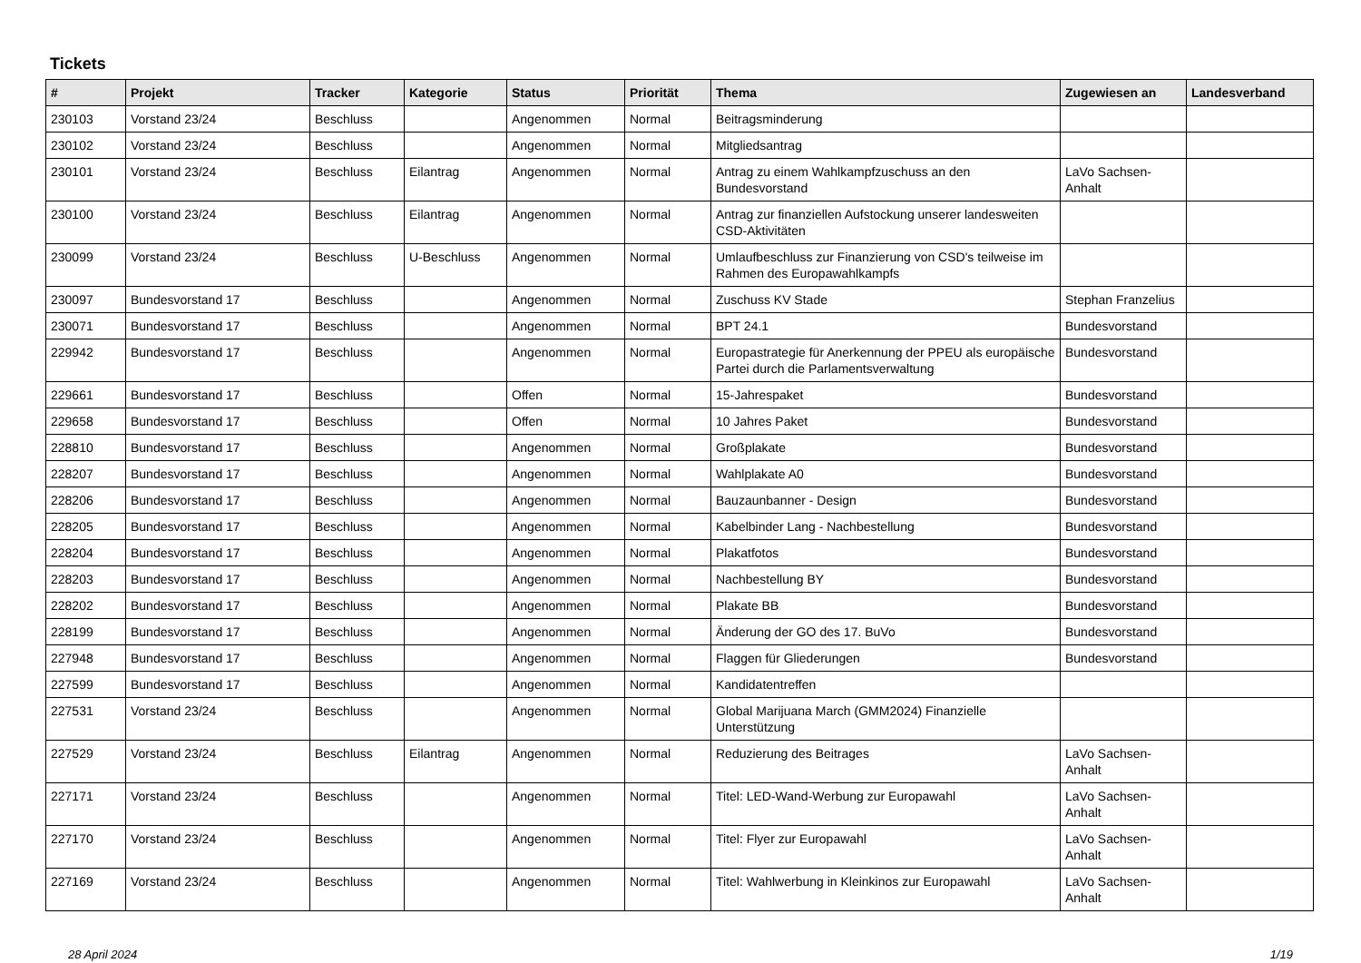Tickets
| # | Projekt | Tracker | Kategorie | Status | Priorität | Thema | Zugewiesen an | Landesverband |
| --- | --- | --- | --- | --- | --- | --- | --- | --- |
| 230103 | Vorstand 23/24 | Beschluss | | Angenommen | Normal | Beitragsminderung | | |
| 230102 | Vorstand 23/24 | Beschluss | | Angenommen | Normal | Mitgliedsantrag | | |
| 230101 | Vorstand 23/24 | Beschluss | Eilantrag | Angenommen | Normal | Antrag zu einem Wahlkampfzuschuss an den Bundesvorstand | LaVo Sachsen-Anhalt | |
| 230100 | Vorstand 23/24 | Beschluss | Eilantrag | Angenommen | Normal | Antrag zur finanziellen Aufstockung unserer landesweiten CSD-Aktivitäten | | |
| 230099 | Vorstand 23/24 | Beschluss | U-Beschluss | Angenommen | Normal | Umlaufbeschluss zur Finanzierung von CSD's teilweise im Rahmen des Europawahlkampfs | | |
| 230097 | Bundesvorstand 17 | Beschluss | | Angenommen | Normal | Zuschuss KV Stade | Stephan Franzelius | |
| 230071 | Bundesvorstand 17 | Beschluss | | Angenommen | Normal | BPT 24.1 | Bundesvorstand | |
| 229942 | Bundesvorstand 17 | Beschluss | | Angenommen | Normal | Europastrategie für Anerkennung der PPEU als europäische Partei durch die Parlamentsverwaltung | Bundesvorstand | |
| 229661 | Bundesvorstand 17 | Beschluss | | Offen | Normal | 15-Jahrespaket | Bundesvorstand | |
| 229658 | Bundesvorstand 17 | Beschluss | | Offen | Normal | 10 Jahres Paket | Bundesvorstand | |
| 228810 | Bundesvorstand 17 | Beschluss | | Angenommen | Normal | Großplakate | Bundesvorstand | |
| 228207 | Bundesvorstand 17 | Beschluss | | Angenommen | Normal | Wahlplakate A0 | Bundesvorstand | |
| 228206 | Bundesvorstand 17 | Beschluss | | Angenommen | Normal | Bauzaunbanner - Design | Bundesvorstand | |
| 228205 | Bundesvorstand 17 | Beschluss | | Angenommen | Normal | Kabelbinder Lang - Nachbestellung | Bundesvorstand | |
| 228204 | Bundesvorstand 17 | Beschluss | | Angenommen | Normal | Plakatfotos | Bundesvorstand | |
| 228203 | Bundesvorstand 17 | Beschluss | | Angenommen | Normal | Nachbestellung BY | Bundesvorstand | |
| 228202 | Bundesvorstand 17 | Beschluss | | Angenommen | Normal | Plakate BB | Bundesvorstand | |
| 228199 | Bundesvorstand 17 | Beschluss | | Angenommen | Normal | Änderung der GO des 17. BuVo | Bundesvorstand | |
| 227948 | Bundesvorstand 17 | Beschluss | | Angenommen | Normal | Flaggen für Gliederungen | Bundesvorstand | |
| 227599 | Bundesvorstand 17 | Beschluss | | Angenommen | Normal | Kandidatentreffen | | |
| 227531 | Vorstand 23/24 | Beschluss | | Angenommen | Normal | Global Marijuana March (GMM2024) Finanzielle Unterstützung | | |
| 227529 | Vorstand 23/24 | Beschluss | Eilantrag | Angenommen | Normal | Reduzierung des Beitrages | LaVo Sachsen-Anhalt | |
| 227171 | Vorstand 23/24 | Beschluss | | Angenommen | Normal | Titel: LED-Wand-Werbung zur Europawahl | LaVo Sachsen-Anhalt | |
| 227170 | Vorstand 23/24 | Beschluss | | Angenommen | Normal | Titel: Flyer zur Europawahl | LaVo Sachsen-Anhalt | |
| 227169 | Vorstand 23/24 | Beschluss | | Angenommen | Normal | Titel: Wahlwerbung in Kleinkinos zur Europawahl | LaVo Sachsen-Anhalt | |
28 April 2024 1/19